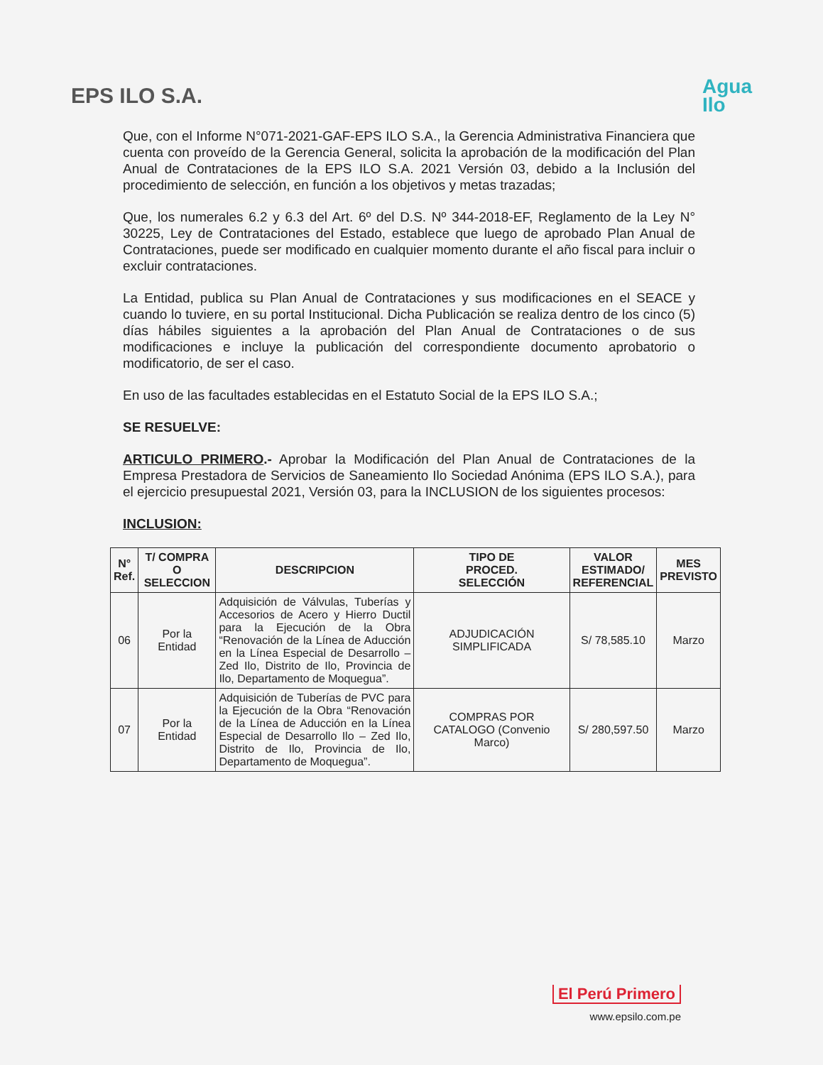EPS ILO S.A.
Agua
Ilo
Que, con el Informe N°071-2021-GAF-EPS ILO S.A., la Gerencia Administrativa Financiera que cuenta con proveído de la Gerencia General, solicita la aprobación de la modificación del Plan Anual de Contrataciones de la EPS ILO S.A. 2021 Versión 03, debido a la Inclusión del procedimiento de selección, en función a los objetivos y metas trazadas;
Que, los numerales 6.2 y 6.3 del Art. 6º del D.S. Nº 344-2018-EF, Reglamento de la Ley N° 30225, Ley de Contrataciones del Estado, establece que luego de aprobado Plan Anual de Contrataciones, puede ser modificado en cualquier momento durante el año fiscal para incluir o excluir contrataciones.
La Entidad, publica su Plan Anual de Contrataciones y sus modificaciones en el SEACE y cuando lo tuviere, en su portal Institucional. Dicha Publicación se realiza dentro de los cinco (5) días hábiles siguientes a la aprobación del Plan Anual de Contrataciones o de sus modificaciones e incluye la publicación del correspondiente documento aprobatorio o modificatorio, de ser el caso.
En uso de las facultades establecidas en el Estatuto Social de la EPS ILO S.A.;
SE RESUELVE:
ARTICULO PRIMERO.- Aprobar la Modificación del Plan Anual de Contrataciones de la Empresa Prestadora de Servicios de Saneamiento Ilo Sociedad Anónima (EPS ILO S.A.), para el ejercicio presupuestal 2021, Versión 03, para la INCLUSION de los siguientes procesos:
INCLUSION:
| N° Ref. | T/ COMPRA O SELECCION | DESCRIPCION | TIPO DE PROCED. SELECCIÓN | VALOR ESTIMADO/ REFERENCIAL | MES PREVISTO |
| --- | --- | --- | --- | --- | --- |
| 06 | Por la Entidad | Adquisición de Válvulas, Tuberías y Accesorios de Acero y Hierro Ductil para la Ejecución de la Obra “Renovación de la Línea de Aducción en la Línea Especial de Desarrollo –Zed Ilo, Distrito de Ilo, Provincia de Ilo, Departamento de Moquegua”. | ADJUDICACIÓN SIMPLIFICADA | S/ 78,585.10 | Marzo |
| 07 | Por la Entidad | Adquisición de Tuberías de PVC para la Ejecución de la Obra “Renovación de la Línea de Aducción en la Línea Especial de Desarrollo Ilo – Zed Ilo, Distrito de Ilo, Provincia de Ilo, Departamento de Moquegua”. | COMPRAS POR CATALOGO (Convenio Marco) | S/ 280,597.50 | Marzo |
El Perú Primero
www.epsilo.com.pe